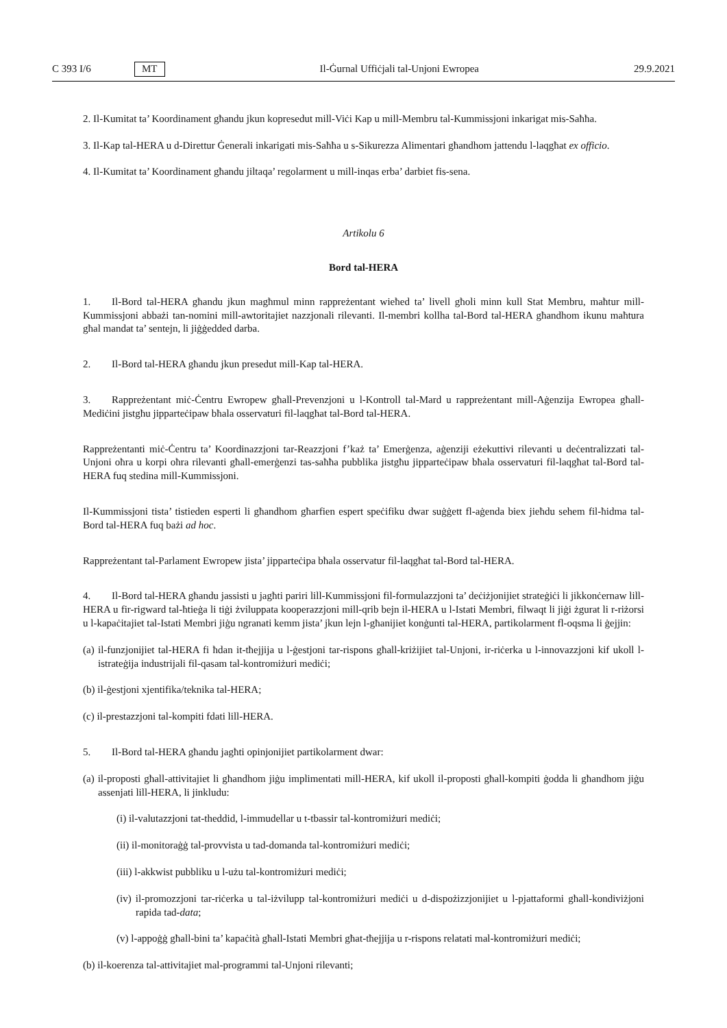C 393 I/6 MT Il-Ġurnal Uffiċjali tal-Unjoni Ewropea 29.9.2021
2. Il-Kumitat ta’ Koordinament għandu jkun kopresedut mill-Viċi Kap u mill-Membru tal-Kummissjoni inkarigat mis-Saħħa.
3. Il-Kap tal-HERA u d-Direttur Ġenerali inkarigati mis-Saħħa u s-Sikurezza Alimentari għandhom jattendu l-laqgħat ex officio.
4. Il-Kumitat ta’ Koordinament għandu jiltaqa’ regolarment u mill-inqas erba’ darbiet fis-sena.
Artikolu 6
Bord tal-HERA
1. Il-Bord tal-HERA għandu jkun magħmul minn rappreżentant wieħed ta’ livell għoli minn kull Stat Membru, maħtur mill-Kummissjoni abbażi tan-nomini mill-awtoritajiet nazzjonali rilevanti. Il-membri kollha tal-Bord tal-HERA għandhom ikunu maħtura għal mandat ta’ sentejn, li jiġġedded darba.
2. Il-Bord tal-HERA għandu jkun presedut mill-Kap tal-HERA.
3. Rappreżentant miċ-Ċentru Ewropew għall-Prevenzjoni u l-Kontroll tal-Mard u rappreżentant mill-Aġenzija Ewropea għall-Mediċini jistgħu jipparteċipaw bħala osservaturi fil-laqgħat tal-Bord tal-HERA.
Rappreżentanti miċ-Ċentru ta’ Koordinazzjoni tar-Reazzjoni f’każ ta’ Emerġenza, aġenziji eżekuttivi rilevanti u deċentralizzati tal-Unjoni oħra u korpi oħra rilevanti għall-emerġenzi tas-saħħa pubblika jistgħu jipparteċipaw bħala osservaturi fil-laqgħat tal-Bord tal-HERA fuq stedina mill-Kummissjoni.
Il-Kummissjoni tista’ tistieden esperti li għandhom għarfien espert speċifiku dwar suġġett fl-aġenda biex jieħdu sehem fil-ħidma tal-Bord tal-HERA fuq bażi ad hoc.
Rappreżentant tal-Parlament Ewropew jista’ jipparteċipa bħala osservatur fil-laqgħat tal-Bord tal-HERA.
4. Il-Bord tal-HERA għandu jassisti u jagħti pariri lill-Kummissjoni fil-formulazzjoni ta’ deċiżjonijiet strateġiċi li jikkonċernaw lill-HERA u fir-rigward tal-ħtieġa li tiġi żviluppata kooperazzjoni mill-qrib bejn il-HERA u l-Istati Membri, filwaqt li jiġi żgurat li r-riżorsi u l-kapaċitajiet tal-Istati Membri jiġu ngranati kemm jista’ jkun lejn l-għanijiet konġunti tal-HERA, partikolarment fl-oqsma li ġejjin:
(a) il-funzjonijiet tal-HERA fi ħdan it-tħejjija u l-ġestjoni tar-rispons għall-kriżijiet tal-Unjoni, ir-riċerka u l-innovazzjoni kif ukoll l-istrateġija industrijali fil-qasam tal-kontromiżuri mediċi;
(b) il-ġestjoni xjentifika/teknika tal-HERA;
(c) il-prestazzjoni tal-kompiti fdati lill-HERA.
5. Il-Bord tal-HERA għandu jagħti opinjonijiet partikolarment dwar:
(a) il-proposti għall-attivitajiet li għandhom jiġu implimentati mill-HERA, kif ukoll il-proposti għall-kompiti ġodda li għandhom jiġu assenjati lill-HERA, li jinkludu:
(i) il-valutazzjoni tat-theddid, l-immudellar u t-tbassir tal-kontromiżuri mediċi;
(ii) il-monitoraġġ tal-provvista u tad-domanda tal-kontromiżuri mediċi;
(iii) l-akkwist pubbliku u l-użu tal-kontromiżuri mediċi;
(iv) il-promozzjoni tar-riċerka u tal-iżvilupp tal-kontromiżuri mediċi u d-dispożizzjonijiet u l-pjattaformi għall-kondiviżjoni rapida tad-data;
(v) l-appoġġ għall-bini ta’ kapaċità għall-Istati Membri għat-tħejjija u r-rispons relatati mal-kontromiżuri mediċi;
(b) il-koerenza tal-attivitajiet mal-programmi tal-Unjoni rilevanti;